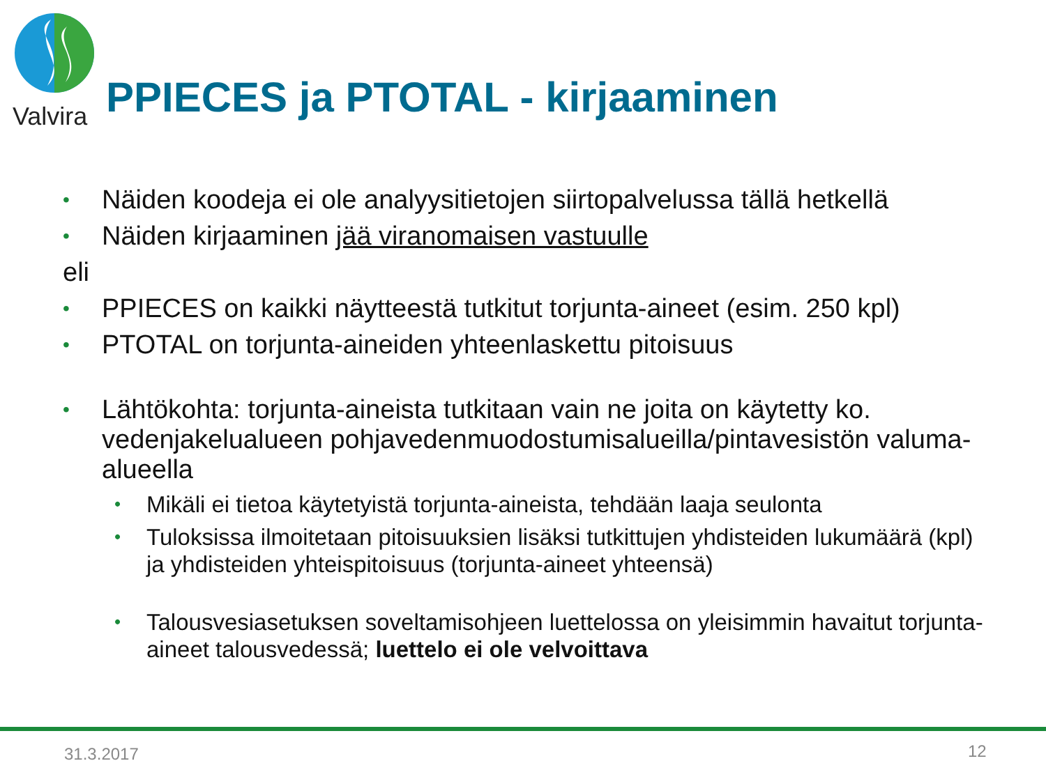Valvira
PPIECES ja PTOTAL - kirjaaminen
• Näiden koodeja ei ole analyysitietojen siirtopalvelussa tällä hetkellä
• Näiden kirjaaminen jää viranomaisen vastuulle
eli
• PPIECES on kaikki näytteestä tutkitut torjunta-aineet (esim. 250 kpl)
• PTOTAL on torjunta-aineiden yhteenlaskettu pitoisuus
• Lähtökohta: torjunta-aineista tutkitaan vain ne joita on käytetty ko. vedenjakelualueen pohjavedenmuodostumisalueilla/pintavesistön valuma-alueella
• Mikäli ei tietoa käytetyistä torjunta-aineista, tehdään laaja seulonta
• Tuloksissa ilmoitetaan pitoisuuksien lisäksi tutkittujen yhdisteiden lukumäärä (kpl) ja yhdisteiden yhteispitoisuus (torjunta-aineet yhteensä)
• Talousvesiasetuksen soveltamisohjeen luettelossa on yleisimmin havaitut torjunta-aineet talousvedessä; luettelo ei ole velvoittava
31.3.2017 12